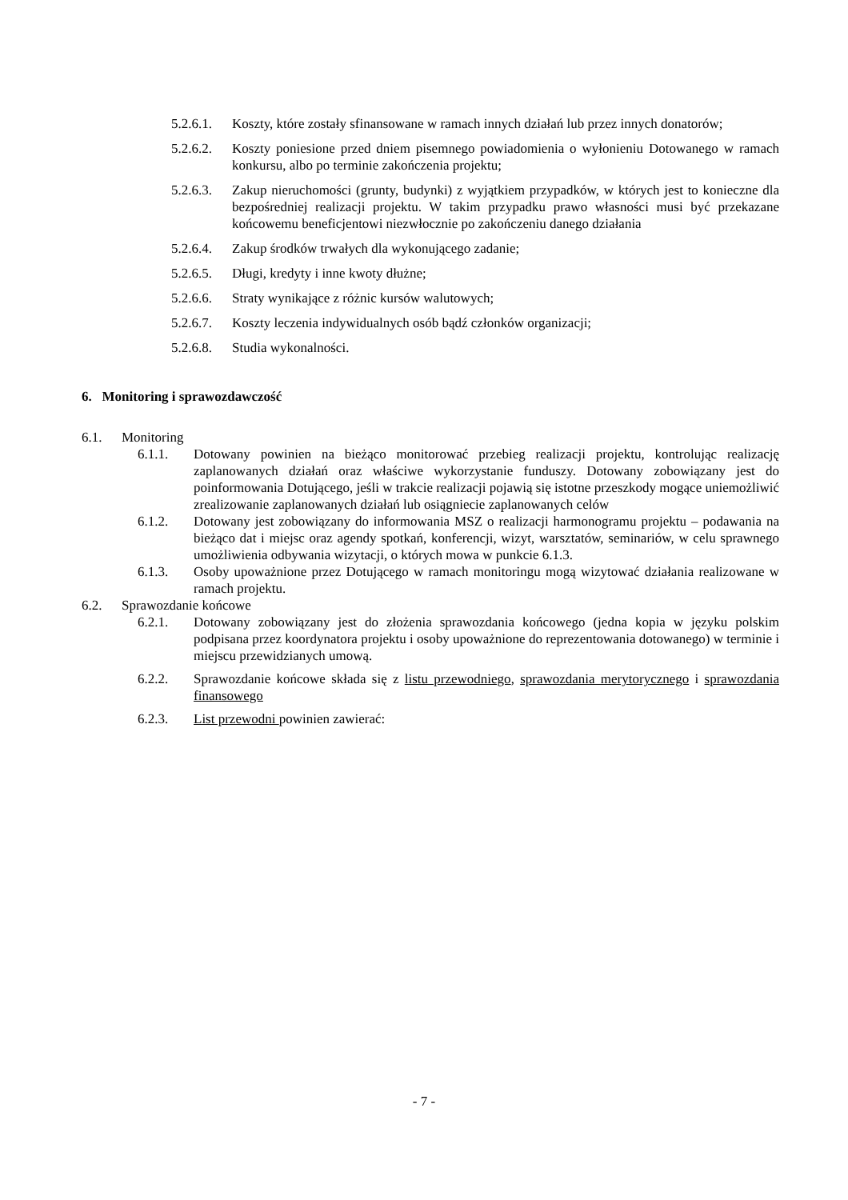5.2.6.1. Koszty, które zostały sfinansowane w ramach innych działań lub przez innych donatorów;
5.2.6.2. Koszty poniesione przed dniem pisemnego powiadomienia o wyłonieniu Dotowanego w ramach konkursu, albo po terminie zakończenia projektu;
5.2.6.3. Zakup nieruchomości (grunty, budynki) z wyjątkiem przypadków, w których jest to konieczne dla bezpośredniej realizacji projektu. W takim przypadku prawo własności musi być przekazane końcowemu beneficjentowi niezwłocznie po zakończeniu danego działania
5.2.6.4. Zakup środków trwałych dla wykonującego zadanie;
5.2.6.5. Długi, kredyty i inne kwoty dłużne;
5.2.6.6. Straty wynikające z różnic kursów walutowych;
5.2.6.7. Koszty leczenia indywidualnych osób bądź członków organizacji;
5.2.6.8. Studia wykonalności.
6. Monitoring i sprawozdawczość
6.1. Monitoring
6.1.1. Dotowany powinien na bieżąco monitorować przebieg realizacji projektu, kontrolując realizację zaplanowanych działań oraz właściwe wykorzystanie funduszy. Dotowany zobowiązany jest do poinformowania Dotującego, jeśli w trakcie realizacji pojawią się istotne przeszkody mogące uniemożliwić zrealizowanie zaplanowanych działań lub osiągniecie zaplanowanych celów
6.1.2. Dotowany jest zobowiązany do informowania MSZ o realizacji harmonogramu projektu – podawania na bieżąco dat i miejsc oraz agendy spotkań, konferencji, wizyt, warsztatów, seminariów, w celu sprawnego umożliwienia odbywania wizytacji, o których mowa w punkcie 6.1.3.
6.1.3. Osoby upoważnione przez Dotującego w ramach monitoringu mogą wizytować działania realizowane w ramach projektu.
6.2. Sprawozdanie końcowe
6.2.1. Dotowany zobowiązany jest do złożenia sprawozdania końcowego (jedna kopia w języku polskim podpisana przez koordynatora projektu i osoby upoważnione do reprezentowania dotowanego) w terminie i miejscu przewidzianych umową.
6.2.2. Sprawozdanie końcowe składa się z listu przewodniego, sprawozdania merytorycznego i sprawozdania finansowego
6.2.3. List przewodni powinien zawierać:
- 7 -